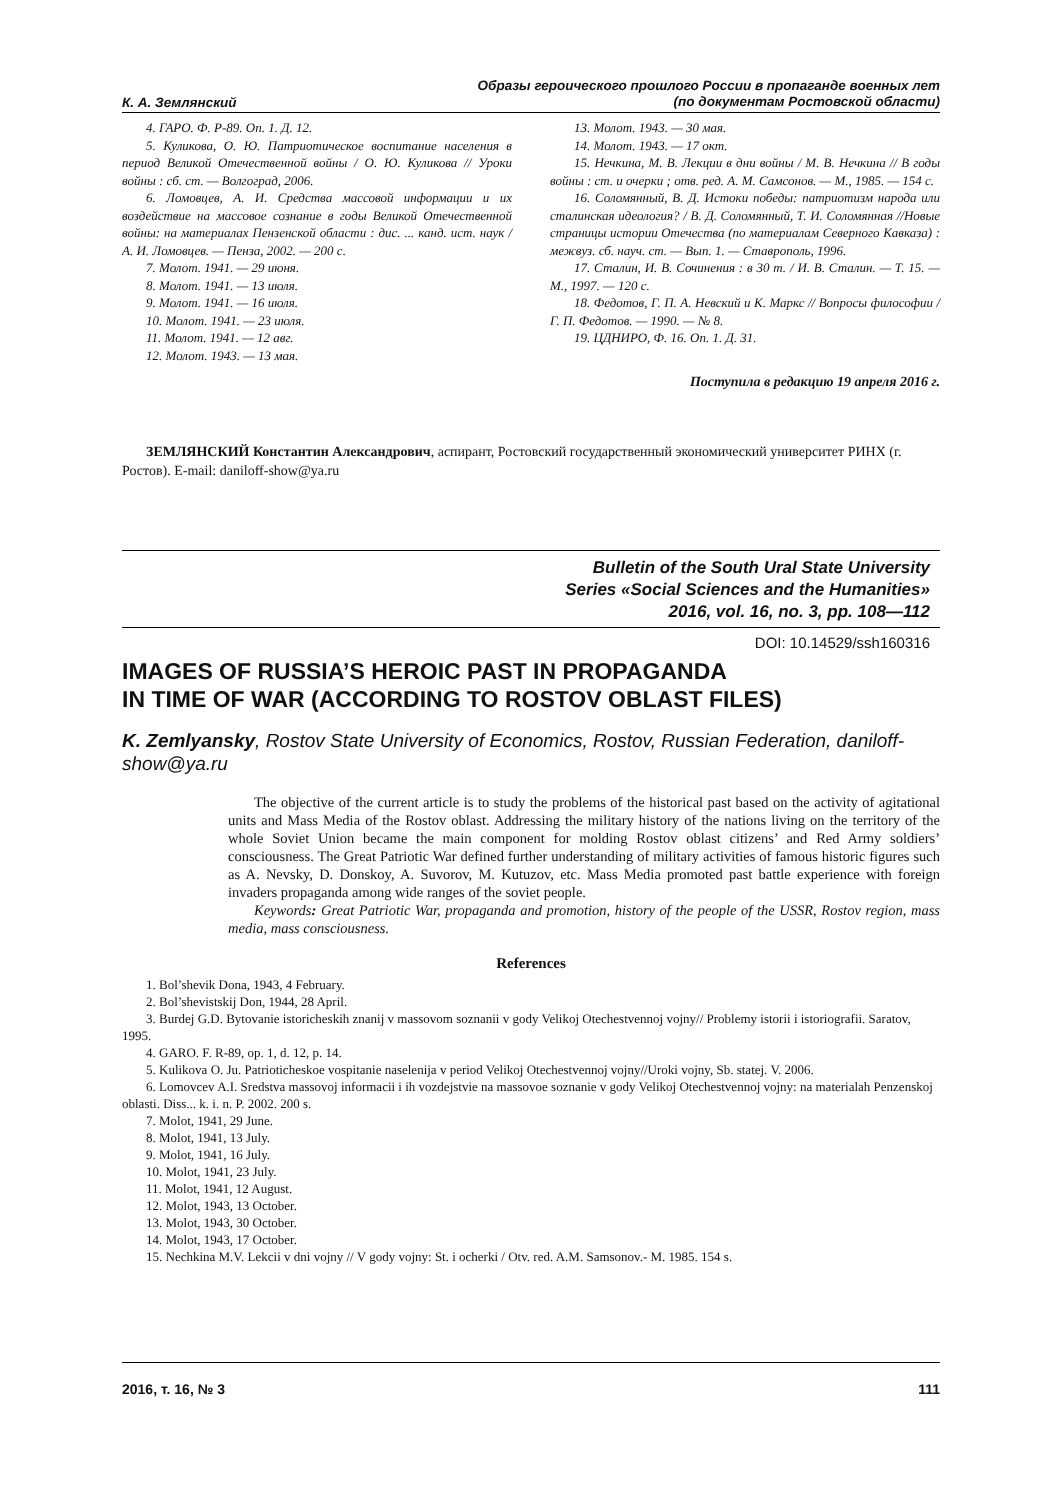К. А. Землянский Образы героического прошлого России в пропаганде военных лет
(по документам Ростовской области)
4. ГАРО. Ф. Р-89. Оп. 1. Д. 12.
5. Куликова, О. Ю. Патриотическое воспитание населения в период Великой Отечественной войны / О. Ю. Куликова // Уроки войны : сб. ст. — Волгоград, 2006.
6. Ломовцев, А. И. Средства массовой информации и их воздействие на массовое сознание в годы Великой Отечественной войны: на материалах Пензенской области : дис. ... канд. ист. наук / А. И. Ломовцев. — Пенза, 2002. — 200 с.
7. Молот. 1941. — 29 июня.
8. Молот. 1941. — 13 июля.
9. Молот. 1941. — 16 июля.
10. Молот. 1941. — 23 июля.
11. Молот. 1941. — 12 авг.
12. Молот. 1943. — 13 мая.
13. Молот. 1943. — 30 мая.
14. Молот. 1943. — 17 окт.
15. Нечкина, М. В. Лекции в дни войны / М. В. Нечкина // В годы войны : ст. и очерки ; отв. ред. А. М. Самсонов. — М., 1985. — 154 с.
16. Соломянный, В. Д. Истоки победы: патриотизм народа или сталинская идеология? / В. Д. Соломянный, Т. И. Соломянная //Новые страницы истории Отечества (по материалам Северного Кавказа) : межвуз. сб. науч. ст. — Вып. 1. — Ставрополь, 1996.
17. Сталин, И. В. Сочинения : в 30 т. / И. В. Сталин. — Т. 15. — М., 1997. — 120 с.
18. Федотов, Г. П. А. Невский и К. Маркс // Вопросы философии / Г. П. Федотов. — 1990. — № 8.
19. ЦДНИРО, Ф. 16. Оп. 1. Д. 31.
Поступила в редакцию 19 апреля 2016 г.
ЗЕМЛЯНСКИЙ Константин Александрович, аспирант, Ростовский государственный экономический университет РИНХ (г. Ростов). E-mail: daniloff-show@ya.ru
Bulletin of the South Ural State University
Series «Social Sciences and the Humanities»
2016, vol. 16, no. 3, pp. 108—112
DOI: 10.14529/ssh160316
IMAGES OF RUSSIA’S HEROIC PAST IN PROPAGANDA
IN TIME OF WAR (ACCORDING TO ROSTOV OBLAST FILES)
K. Zemlyansky, Rostov State University of Economics, Rostov, Russian Federation, daniloff-show@ya.ru
The objective of the current article is to study the problems of the historical past based on the activity of agitational units and Mass Media of the Rostov oblast. Addressing the military history of the nations living on the territory of the whole Soviet Union became the main component for molding Rostov oblast citizens’ and Red Army soldiers’ consciousness. The Great Patriotic War defined further understanding of military activities of famous historic figures such as A. Nevsky, D. Donskoy, A. Suvorov, M. Kutuzov, etc. Mass Media promoted past battle experience with foreign invaders propaganda among wide ranges of the soviet people.
Keywords: Great Patriotic War, propaganda and promotion, history of the people of the USSR, Rostov region, mass media, mass consciousness.
References
1. Bol’shevik Dona, 1943, 4 February.
2. Bol’shevistskij Don, 1944, 28 April.
3. Burdej G.D. Bytovanie istoricheskih znanij v massovom soznanii v gody Velikoj Otechestvennoj vojny// Problemy istorii i istoriografii. Saratov, 1995.
4. GARO. F. R-89, op. 1, d. 12, p. 14.
5. Kulikova O. Ju. Patrioticheskoe vospitanie naselenija v period Velikoj Otechestvennoj vojny//Uroki vojny, Sb. statej. V. 2006.
6. Lomovcev A.I. Sredstva massovoj informacii i ih vozdejstvie na massovoe soznanie v gody Velikoj Otechestvennoj vojny: na materialah Penzenskoj oblasti. Diss... k. i. n. P. 2002. 200 s.
7. Molot, 1941, 29 June.
8. Molot, 1941, 13 July.
9. Molot, 1941, 16 July.
10. Molot, 1941, 23 July.
11. Molot, 1941, 12 August.
12. Molot, 1943, 13 October.
13. Molot, 1943, 30 October.
14. Molot, 1943, 17 October.
15. Nechkina M.V. Lekcii v dni vojny // V gody vojny: St. i ocherki / Otv. red. A.M. Samsonov.- M. 1985. 154 s.
2016, т. 16, № 3 111